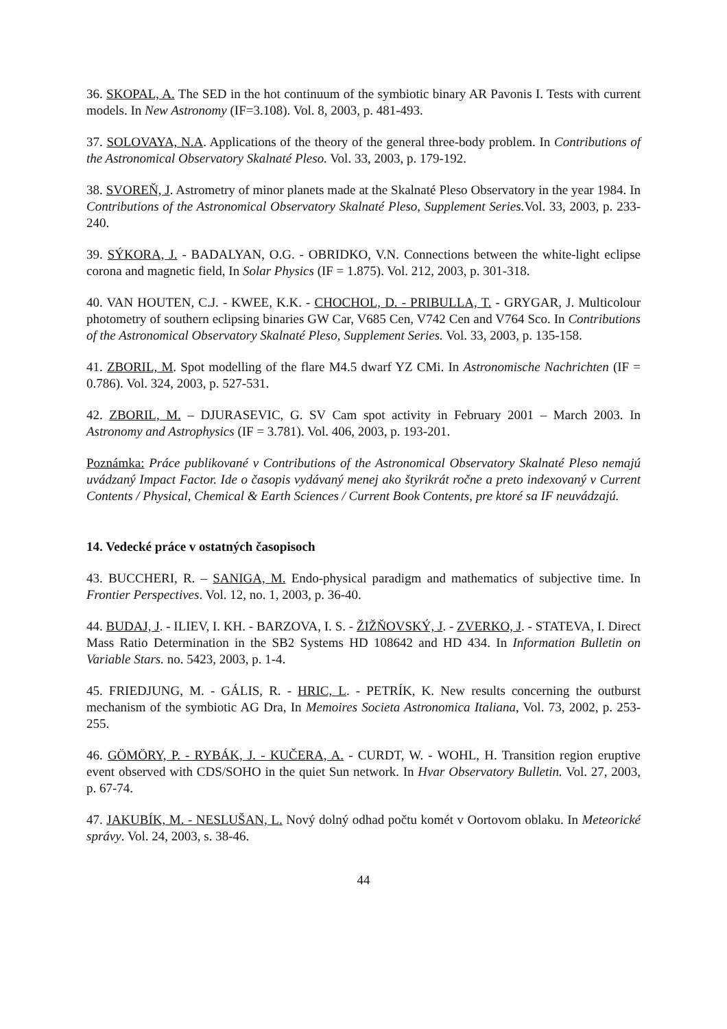36. SKOPAL, A. The SED in the hot continuum of the symbiotic binary AR Pavonis I. Tests with current models. In New Astronomy (IF=3.108). Vol. 8, 2003, p. 481-493.
37. SOLOVAYA, N.A. Applications of the theory of the general three-body problem. In Contributions of the Astronomical Observatory Skalnaté Pleso. Vol. 33, 2003, p. 179-192.
38. SVOREŇ, J. Astrometry of minor planets made at the Skalnaté Pleso Observatory in the year 1984. In Contributions of the Astronomical Observatory Skalnaté Pleso, Supplement Series. Vol. 33, 2003, p. 233-240.
39. SÝKORA, J. - BADALYAN, O.G. - OBRIDKO, V.N. Connections between the white-light eclipse corona and magnetic field, In Solar Physics (IF = 1.875). Vol. 212, 2003, p. 301-318.
40. VAN HOUTEN, C.J. - KWEE, K.K. - CHOCHOL, D. - PRIBULLA, T. - GRYGAR, J. Multicolour photometry of southern eclipsing binaries GW Car, V685 Cen, V742 Cen and V764 Sco. In Contributions of the Astronomical Observatory Skalnaté Pleso, Supplement Series. Vol. 33, 2003, p. 135-158.
41. ZBORIL, M. Spot modelling of the flare M4.5 dwarf YZ CMi. In Astronomische Nachrichten (IF = 0.786). Vol. 324, 2003, p. 527-531.
42. ZBORIL, M. – DJURASEVIC, G. SV Cam spot activity in February 2001 – March 2003. In Astronomy and Astrophysics (IF = 3.781). Vol. 406, 2003, p. 193-201.
Poznámka: Práce publikované v Contributions of the Astronomical Observatory Skalnaté Pleso nemajú uvádzaný Impact Factor. Ide o časopis vydávaný menej ako štyrikrát ročne a preto indexovaný v Current Contents / Physical, Chemical & Earth Sciences / Current Book Contents, pre ktoré sa IF neuvádzajú.
14. Vedecké práce v ostatných časopisoch
43. BUCCHERI, R. – SANIGA, M. Endo-physical paradigm and mathematics of subjective time. In Frontier Perspectives. Vol. 12, no. 1, 2003, p. 36-40.
44. BUDAJ, J. - ILIEV, I. KH. - BARZOVA, I. S. - ŽIŽŇOVSKÝ, J. - ZVERKO, J. - STATEVA, I. Direct Mass Ratio Determination in the SB2 Systems HD 108642 and HD 434. In Information Bulletin on Variable Stars. no. 5423, 2003, p. 1-4.
45. FRIEDJUNG, M. - GÁLIS, R. - HRIC, L. - PETRÍK, K. New results concerning the outburst mechanism of the symbiotic AG Dra, In Memoires Societa Astronomica Italiana, Vol. 73, 2002, p. 253-255.
46. GÖMÖRY, P. - RYBÁK, J. - KUČERA, A. - CURDT, W. - WOHL, H. Transition region eruptive event observed with CDS/SOHO in the quiet Sun network. In Hvar Observatory Bulletin. Vol. 27, 2003, p. 67-74.
47. JAKUBÍK, M. - NESLUŠAN, L. Nový dolný odhad počtu komét v Oortovom oblaku. In Meteorické správy. Vol. 24, 2003, s. 38-46.
44